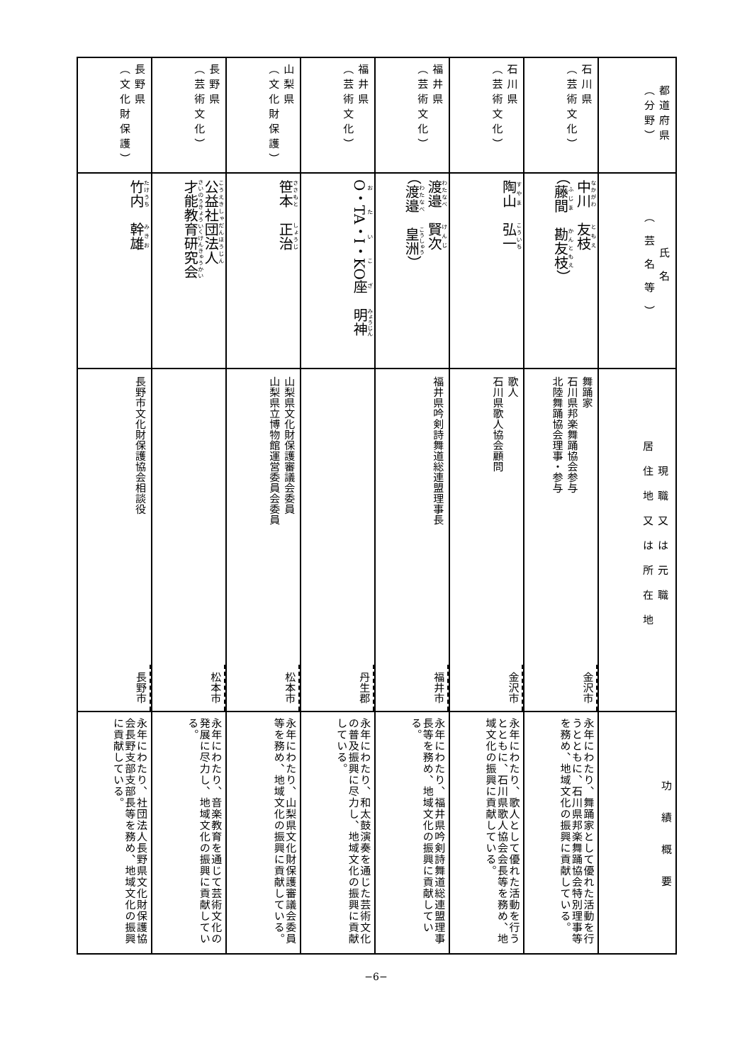| 都道府県 （分野） | 氏名 （芸名等） | 現職又は元職 居住地又は所在地 | 功績概要 |
| --- | --- | --- | --- |
| 石川県 （芸術文化） | 中川 友枝 （ 藤間 勘友枝 ） | 舞踊家 石川県邦楽舞踊協会参与 北陸舞踊協会理事・参与 金沢市 | 永年にわたり、舞踊家として優れた活動を行うとともに、石川県邦楽舞踊協会特別理事等を務め、地域文化の振興に貢献している。 |
| 石川県 （芸術文化） | 陶山 弘一 | 歌人 石川県歌人協会顧問 金沢市 | 永年にわたり、歌人として優れた活動を行うとともに、石川県歌人協会会長等を務め、地域文化の振興に貢献している。 |
| 福井県 （芸術文化） | 渡邉 賢次 （ 渡邉 皇洲 ） | 福井県吟剣詩舞道総連盟理事長 福井市 | 永年にわたり、福井県吟剣詩舞道総連盟理事長等を務め、地域文化の振興に貢献している。 |
| 福井県 （芸術文化） | O・TA・I・KO座 明神 | 丹生郡 | 永年にわたり、和太鼓演奏を通じた芸術文化の普及振興に尽力し、地域文化の振興に貢献している。 |
| 山梨県 （文化財保護） | 笹本 正治 | 山梨県文化財保護審議会委員 山梨県立博物館運営委員会委員 松本市 | 永年にわたり、山梨県文化財保護審議会委員等を務め、地域文化の振興に貢献している。 |
| 長野県 （芸術文化） | 公益社団法人 才能教育研究会 | 松本市 | 永年にわたり、音楽教育を通じて芸術文化の発展に尽力し、地域文化の振興に貢献している。 |
| 長野県 （文化財保護） | 竹内 幹雄 | 長野市文化財保護協会相談役 長野市 | 永年にわたり、社団法人長野県文化財保護協会長野支部支部長等を務め、地域文化の振興に貢献している。 |
−6−